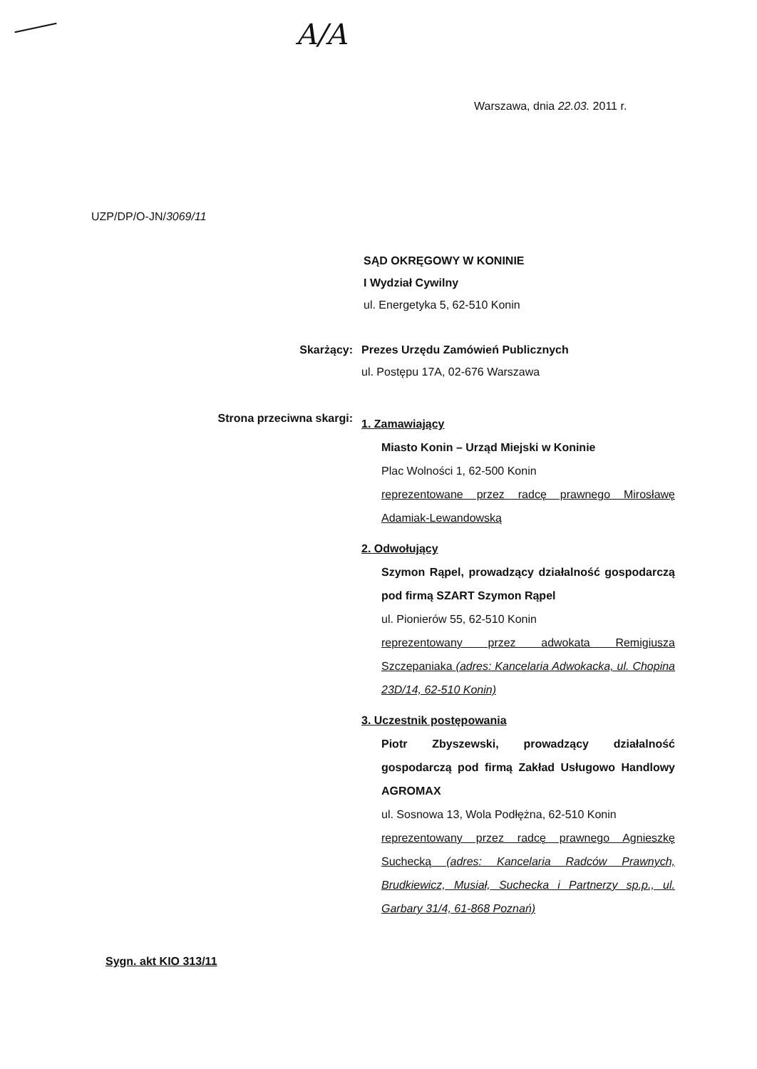A/A
Warszawa, dnia 22.03. 2011 r.
UZP/DP/O-JN/3069/11
SĄD OKRĘGOWY W KONINIE
I Wydział Cywilny
ul. Energetyka 5, 62-510 Konin
Skarżący: Prezes Urzędu Zamówień Publicznych
ul. Postępu 17A, 02-676 Warszawa
Strona przeciwna skargi:
1. Zamawiający
Miasto Konin – Urząd Miejski w Koninie
Plac Wolności 1, 62-500 Konin
reprezentowane przez radcę prawnego Mirosławę Adamiak-Lewandowską
2. Odwołujący
Szymon Rąpel, prowadzący działalność gospodarczą pod firmą SZART Szymon Rąpel
ul. Pionierów 55, 62-510 Konin
reprezentowany przez adwokata Remigiusza Szczepaniaka (adres: Kancelaria Adwokacka, ul. Chopina 23D/14, 62-510 Konin)
3. Uczestnik postępowania
Piotr Zbyszewski, prowadzący działalność gospodarczą pod firmą Zakład Usługowo Handlowy AGROMAX
ul. Sosnowa 13, Wola Podłężna, 62-510 Konin
reprezentowany przez radcę prawnego Agnieszkę Suchecką (adres: Kancelaria Radców Prawnych, Brudkiewicz, Musiał, Suchecka i Partnerzy sp.p., ul. Garbary 31/4, 61-868 Poznań)
Sygn. akt KIO 313/11